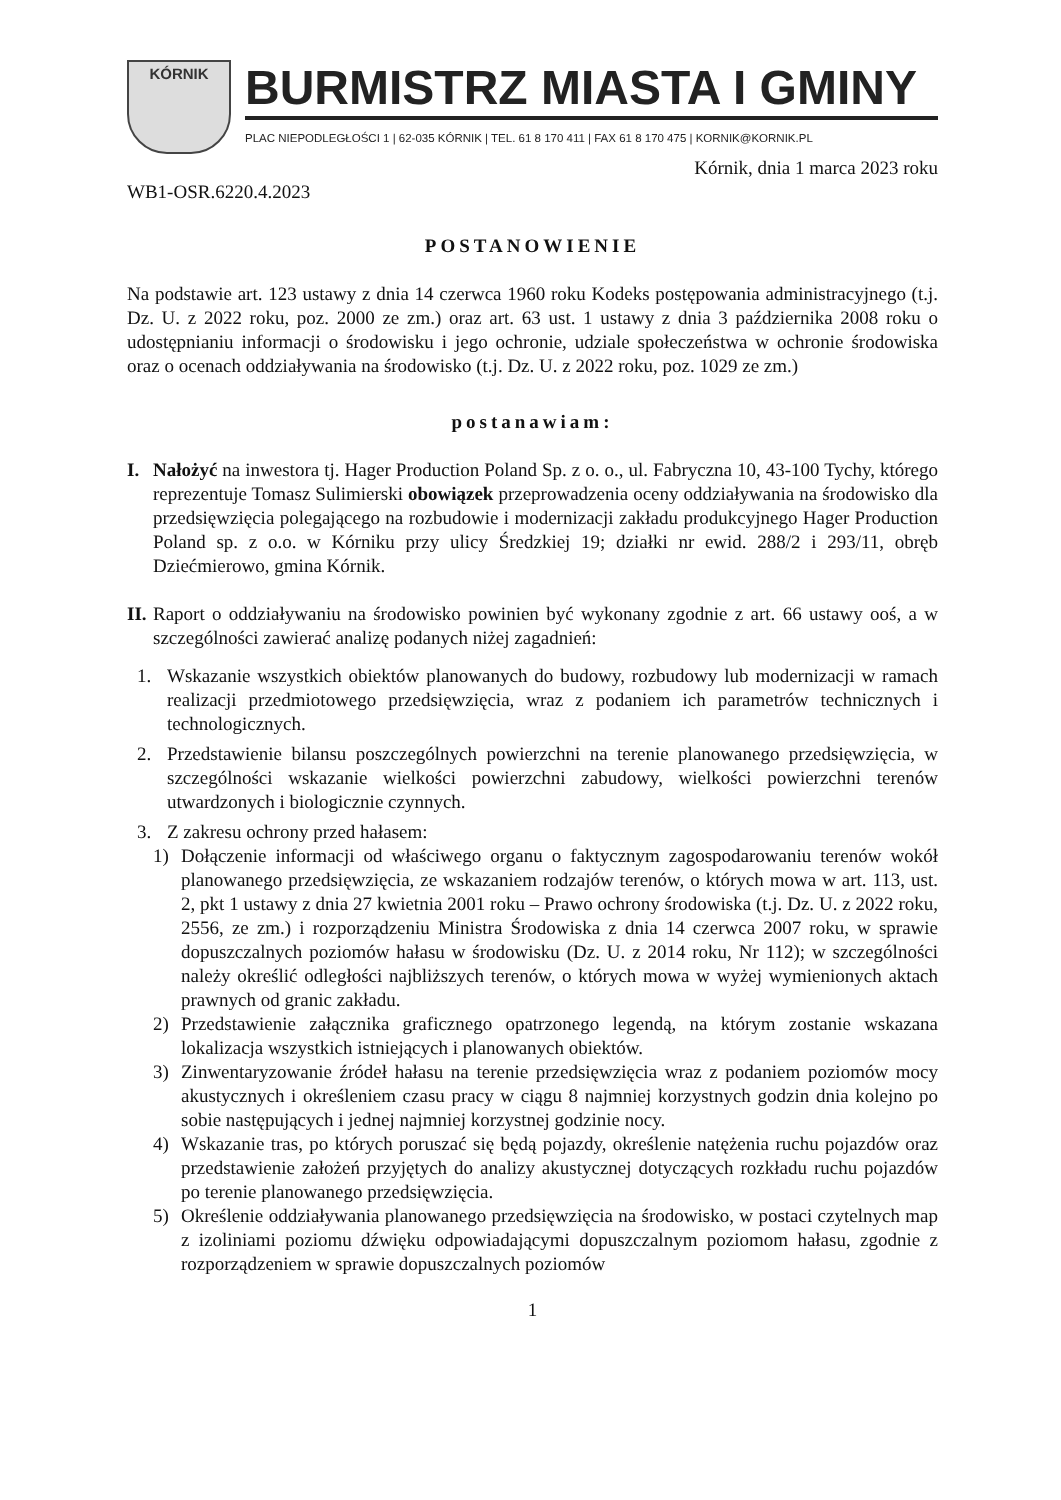KÓRNIK
BURMISTRZ MIASTA I GMINY
PLAC NIEPODLEGŁOŚCI 1 | 62-035 KÓRNIK | TEL. 61 8 170 411 | FAX 61 8 170 475 | KORNIK@KORNIK.PL
Kórnik, dnia 1 marca 2023 roku
WB1-OSR.6220.4.2023
POSTANOWIENIE
Na podstawie art. 123 ustawy z dnia 14 czerwca 1960 roku Kodeks postępowania administracyjnego (t.j. Dz. U. z 2022 roku, poz. 2000 ze zm.) oraz art. 63 ust. 1 ustawy z dnia 3 października 2008 roku o udostępnianiu informacji o środowisku i jego ochronie, udziale społeczeństwa w ochronie środowiska oraz o ocenach oddziaływania na środowisko (t.j. Dz. U. z 2022 roku, poz. 1029 ze zm.)
postanawiam:
I. Nałożyć na inwestora tj. Hager Production Poland Sp. z o. o., ul. Fabryczna 10, 43-100 Tychy, którego reprezentuje Tomasz Sulimierski obowiązek przeprowadzenia oceny oddziaływania na środowisko dla przedsięwzięcia polegającego na rozbudowie i modernizacji zakładu produkcyjnego Hager Production Poland sp. z o.o. w Kórniku przy ulicy Średzkiej 19; działki nr ewid. 288/2 i 293/11, obręb Dziećmierowo, gmina Kórnik.
II. Raport o oddziaływaniu na środowisko powinien być wykonany zgodnie z art. 66 ustawy ooś, a w szczególności zawierać analizę podanych niżej zagadnień:
1. Wskazanie wszystkich obiektów planowanych do budowy, rozbudowy lub modernizacji w ramach realizacji przedmiotowego przedsięwzięcia, wraz z podaniem ich parametrów technicznych i technologicznych.
2. Przedstawienie bilansu poszczególnych powierzchni na terenie planowanego przedsięwzięcia, w szczególności wskazanie wielkości powierzchni zabudowy, wielkości powierzchni terenów utwardzonych i biologicznie czynnych.
3. Z zakresu ochrony przed hałasem:
1) Dołączenie informacji od właściwego organu o faktycznym zagospodarowaniu terenów wokół planowanego przedsięwzięcia, ze wskazaniem rodzajów terenów, o których mowa w art. 113, ust. 2, pkt 1 ustawy z dnia 27 kwietnia 2001 roku – Prawo ochrony środowiska (t.j. Dz. U. z 2022 roku, 2556, ze zm.) i rozporządzeniu Ministra Środowiska z dnia 14 czerwca 2007 roku, w sprawie dopuszczalnych poziomów hałasu w środowisku (Dz. U. z 2014 roku, Nr 112); w szczególności należy określić odległości najbliższych terenów, o których mowa w wyżej wymienionych aktach prawnych od granic zakładu.
2) Przedstawienie załącznika graficznego opatrzonego legendą, na którym zostanie wskazana lokalizacja wszystkich istniejących i planowanych obiektów.
3) Zinwentaryzowanie źródeł hałasu na terenie przedsięwzięcia wraz z podaniem poziomów mocy akustycznych i określeniem czasu pracy w ciągu 8 najmniej korzystnych godzin dnia kolejno po sobie następujących i jednej najmniej korzystnej godzinie nocy.
4) Wskazanie tras, po których poruszać się będą pojazdy, określenie natężenia ruchu pojazdów oraz przedstawienie założeń przyjętych do analizy akustycznej dotyczących rozkładu ruchu pojazdów po terenie planowanego przedsięwzięcia.
5) Określenie oddziaływania planowanego przedsięwzięcia na środowisko, w postaci czytelnych map z izoliniami poziomu dźwięku odpowiadającymi dopuszczalnym poziomom hałasu, zgodnie z rozporządzeniem w sprawie dopuszczalnych poziomów
1